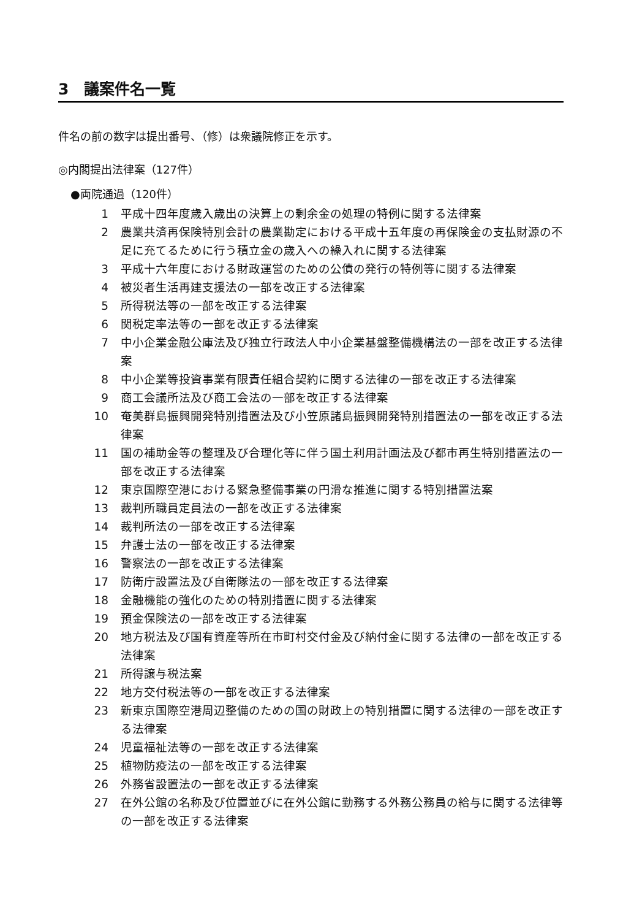3　議案件名一覧
件名の前の数字は提出番号、（修）は衆議院修正を示す。
◎内閣提出法律案（127件）
●両院通過（120件）
1 平成十四年度歳入歳出の決算上の剰余金の処理の特例に関する法律案
2 農業共済再保険特別会計の農業勘定における平成十五年度の再保険金の支払財源の不足に充てるために行う積立金の歳入への繰入れに関する法律案
3 平成十六年度における財政運営のための公債の発行の特例等に関する法律案
4 被災者生活再建支援法の一部を改正する法律案
5 所得税法等の一部を改正する法律案
6 関税定率法等の一部を改正する法律案
7 中小企業金融公庫法及び独立行政法人中小企業基盤整備機構法の一部を改正する法律案
8 中小企業等投資事業有限責任組合契約に関する法律の一部を改正する法律案
9 商工会議所法及び商工会法の一部を改正する法律案
10 奄美群島振興開発特別措置法及び小笠原諸島振興開発特別措置法の一部を改正する法律案
11 国の補助金等の整理及び合理化等に伴う国土利用計画法及び都市再生特別措置法の一部を改正する法律案
12 東京国際空港における緊急整備事業の円滑な推進に関する特別措置法案
13 裁判所職員定員法の一部を改正する法律案
14 裁判所法の一部を改正する法律案
15 弁護士法の一部を改正する法律案
16 警察法の一部を改正する法律案
17 防衛庁設置法及び自衛隊法の一部を改正する法律案
18 金融機能の強化のための特別措置に関する法律案
19 預金保険法の一部を改正する法律案
20 地方税法及び国有資産等所在市町村交付金及び納付金に関する法律の一部を改正する法律案
21 所得譲与税法案
22 地方交付税法等の一部を改正する法律案
23 新東京国際空港周辺整備のための国の財政上の特別措置に関する法律の一部を改正する法律案
24 児童福祉法等の一部を改正する法律案
25 植物防疫法の一部を改正する法律案
26 外務省設置法の一部を改正する法律案
27 在外公館の名称及び位置並びに在外公館に勤務する外務公務員の給与に関する法律等の一部を改正する法律案